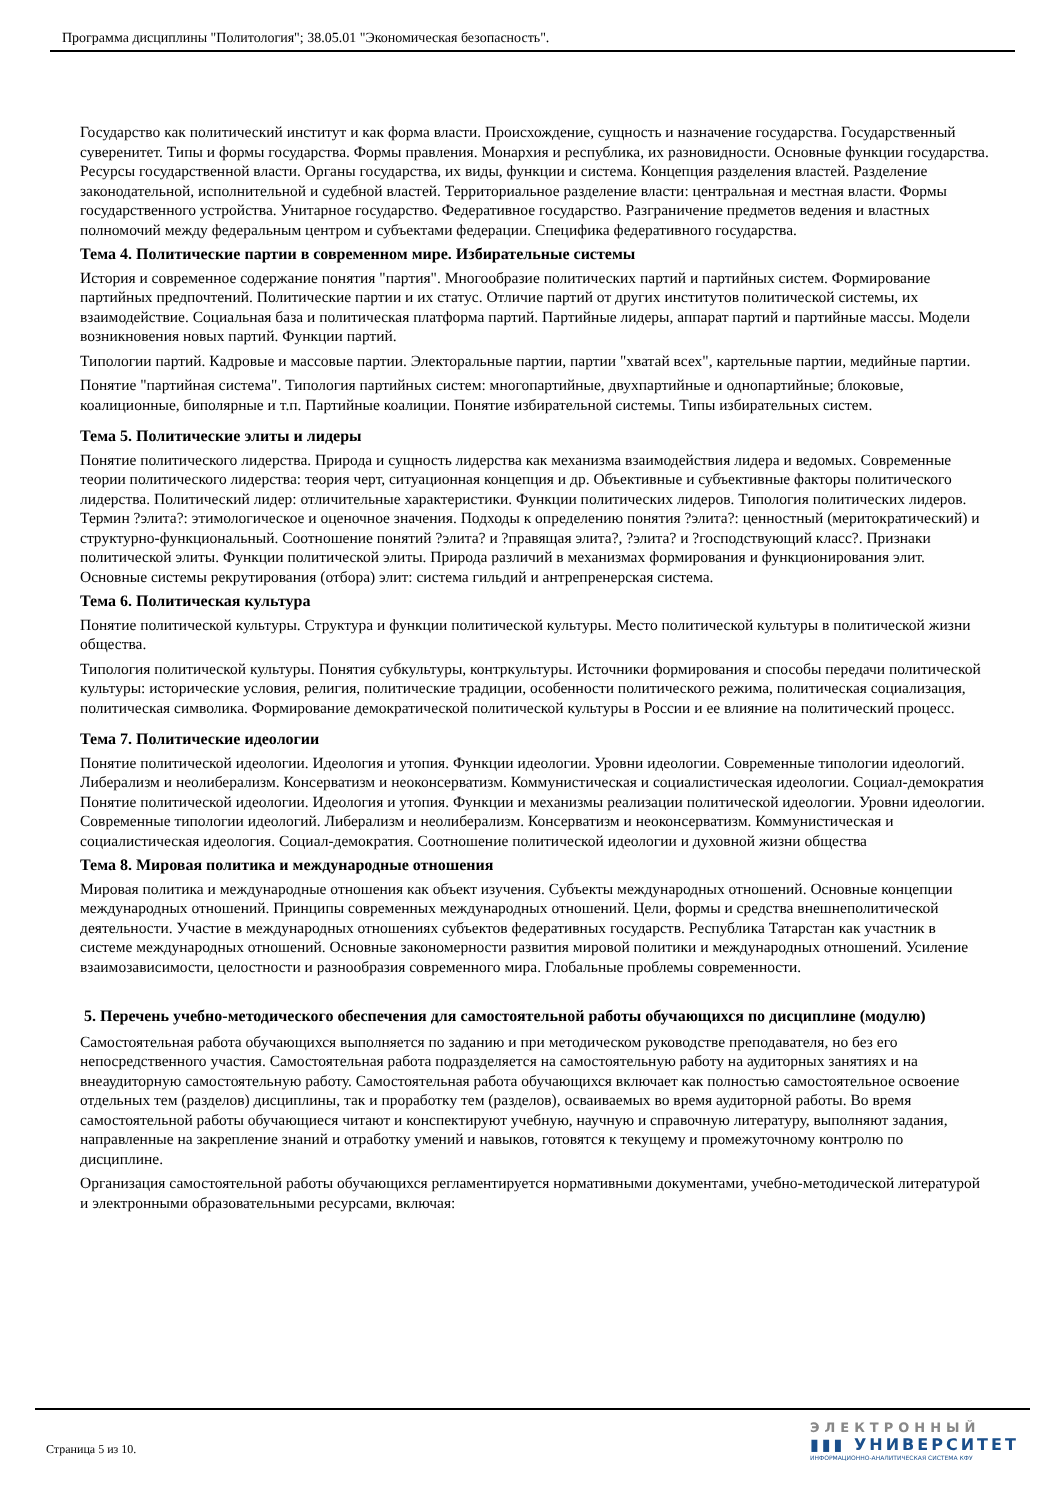Программа дисциплины "Политология"; 38.05.01 "Экономическая безопасность".
Государство как политический институт и как форма власти. Происхождение, сущность и назначение государства. Государственный суверенитет. Типы и формы государства. Формы правления. Монархия и республика, их разновидности. Основные функции государства. Ресурсы государственной власти. Органы государства, их виды, функции и система. Концепция разделения властей. Разделение законодательной, исполнительной и судебной властей. Территориальное разделение власти: центральная и местная власти. Формы государственного устройства. Унитарное государство. Федеративное государство. Разграничение предметов ведения и властных полномочий между федеральным центром и субъектами федерации. Специфика федеративного государства.
Тема 4. Политические партии в современном мире. Избирательные системы
История и современное содержание понятия "партия". Многообразие политических партий и партийных систем. Формирование партийных предпочтений. Политические партии и их статус. Отличие партий от других институтов политической системы, их взаимодействие. Социальная база и политическая платформа партий. Партийные лидеры, аппарат партий и партийные массы. Модели возникновения новых партий. Функции партий.
Типологии партий. Кадровые и массовые партии. Электоральные партии, партии "хватай всех", картельные партии, медийные партии.
Понятие "партийная система". Типология партийных систем: многопартийные, двухпартийные и однопартийные; блоковые, коалиционные, биполярные и т.п. Партийные коалиции. Понятие избирательной системы. Типы избирательных систем.
Тема 5. Политические элиты и лидеры
Понятие политического лидерства. Природа и сущность лидерства как механизма взаимодействия лидера и ведомых. Современные теории политического лидерства: теория черт, ситуационная концепция и др. Объективные и субъективные факторы политического лидерства. Политический лидер: отличительные характеристики. Функции политических лидеров. Типология политических лидеров. Термин ?элита?: этимологическое и оценочное значения. Подходы к определению понятия ?элита?: ценностный (меритократический) и структурно-функциональный. Соотношение понятий ?элита? и ?правящая элита?, ?элита? и ?господствующий класс?. Признаки политической элиты. Функции политической элиты. Природа различий в механизмах формирования и функционирования элит. Основные системы рекрутирования (отбора) элит: система гильдий и антрепренерская система.
Тема 6. Политическая культура
Понятие политической культуры. Структура и функции политической культуры. Место политической культуры в политической жизни общества.
Типология политической культуры. Понятия субкультуры, контркультуры. Источники формирования и способы передачи политической культуры: исторические условия, религия, политические традиции, особенности политического режима, политическая социализация, политическая символика. Формирование демократической политической культуры в России и ее влияние на политический процесс.
Тема 7. Политические идеологии
Понятие политической идеологии. Идеология и утопия. Функции идеологии. Уровни идеологии. Современные типологии идеологий. Либерализм и неолиберализм. Консерватизм и неоконсерватизм. Коммунистическая и социалистическая идеологии. Социал-демократия Понятие политической идеологии. Идеология и утопия. Функции и механизмы реализации политической идеологии. Уровни идеологии. Современные типологии идеологий. Либерализм и неолиберализм. Консерватизм и неоконсерватизм. Коммунистическая и социалистическая идеология. Социал-демократия. Соотношение политической идеологии и духовной жизни общества
Тема 8. Мировая политика и международные отношения
Мировая политика и международные отношения как объект изучения. Субъекты международных отношений. Основные концепции международных отношений. Принципы современных международных отношений. Цели, формы и средства внешнеполитической деятельности. Участие в международных отношениях субъектов федеративных государств. Республика Татарстан как участник в системе международных отношений. Основные закономерности развития мировой политики и международных отношений. Усиление взаимозависимости, целостности и разнообразия современного мира. Глобальные проблемы современности.
5. Перечень учебно-методического обеспечения для самостоятельной работы обучающихся по дисциплине (модулю)
Самостоятельная работа обучающихся выполняется по заданию и при методическом руководстве преподавателя, но без его непосредственного участия. Самостоятельная работа подразделяется на самостоятельную работу на аудиторных занятиях и на внеаудиторную самостоятельную работу. Самостоятельная работа обучающихся включает как полностью самостоятельное освоение отдельных тем (разделов) дисциплины, так и проработку тем (разделов), осваиваемых во время аудиторной работы. Во время самостоятельной работы обучающиеся читают и конспектируют учебную, научную и справочную литературу, выполняют задания, направленные на закрепление знаний и отработку умений и навыков, готовятся к текущему и промежуточному контролю по дисциплине.
Организация самостоятельной работы обучающихся регламентируется нормативными документами, учебно-методической литературой и электронными образовательными ресурсами, включая:
Страница 5 из 10.
ЭЛЕКТРОННЫЙ
▮▮▮ УНИВЕРСИТЕТ
ИНФОРМАЦИОННО-АНАЛИТИЧЕСКАЯ СИСТЕМА КФУ